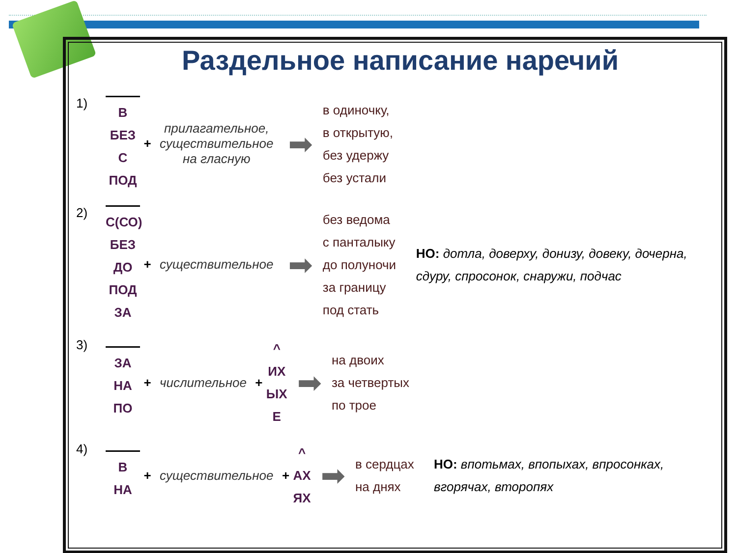Раздельное написание наречий
1)
В
БЕЗ
С
ПОД
+
прилагательное,
существительное
на гласную
➡
в одиночку,
в открытую,
без удержу
без устали
2)
С(СО)
БЕЗ
ДО
ПОД
ЗА
+ существительное
➡
без ведома
с панталыку
до полуночи
за границу
под стать
НО: дотла, доверху, донизу, довеку, дочерна,
сдуру, спросонок, снаружи, подчас
3)
ЗА
НА
ПО
+ числительное +
^
ИХ
ЫХ
Е
➡
на двоих
за четвертых
по трое
4)
В
НА
+ существительное +
^
АХ
ЯХ
➡
в сердцах
на днях
НО: впотьмах, впопыхах, впросонках,
вгорячах, второпях